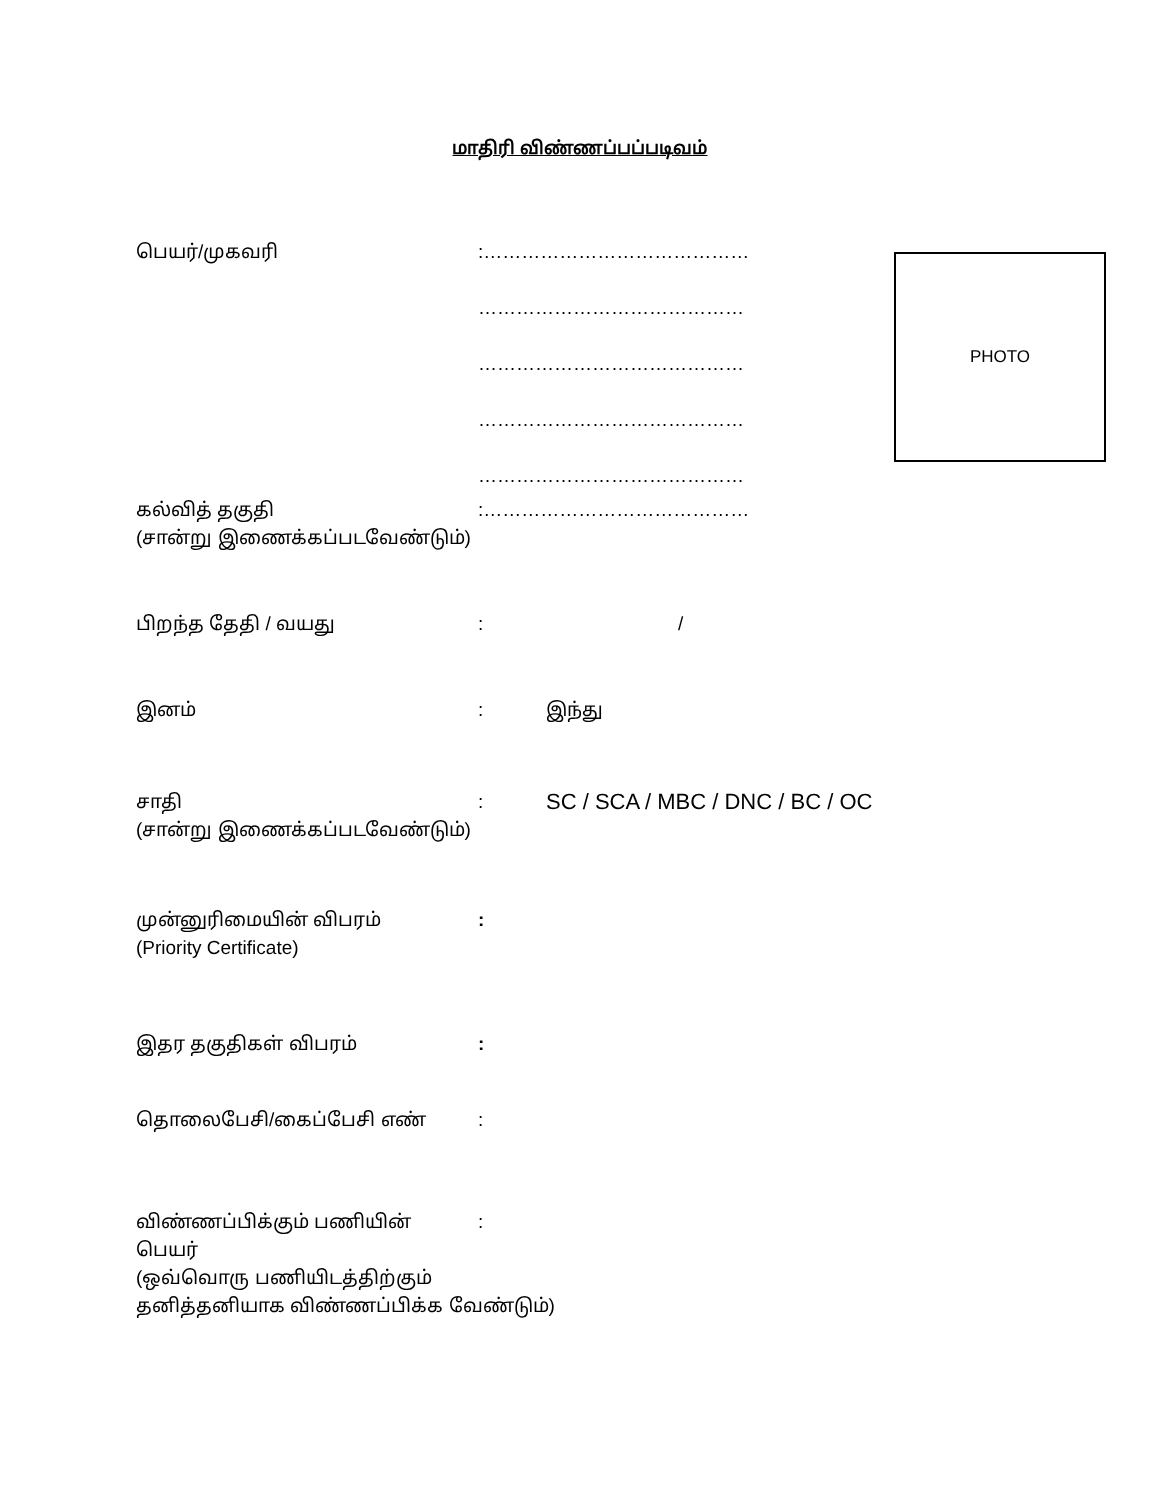மாதிரி விண்ணப்பப்படிவம்
பெயர்/முகவரி :……………………………………
……………………………………
……………………………………
……………………………………
……………………………………
PHOTO
கல்வித் தகுதி
(சான்று இணைக்கப்படவேண்டும்)
:……………………………………
பிறந்த தேதி / வயது : /
இனம் : இந்து
சாதி
(சான்று இணைக்கப்படவேண்டும்)
:
SC / SCA / MBC / DNC / BC / OC
முன்னுரிமையின் விபரம்
(Priority Certificate)
:
இதர தகுதிகள் விபரம் :
தொலைபேசி/கைப்பேசி எண் :
விண்ணப்பிக்கும் பணியின் பெயர்
(ஒவ்வொரு பணியிடத்திற்கும்
தனித்தனியாக விண்ணப்பிக்க வேண்டும்)
: